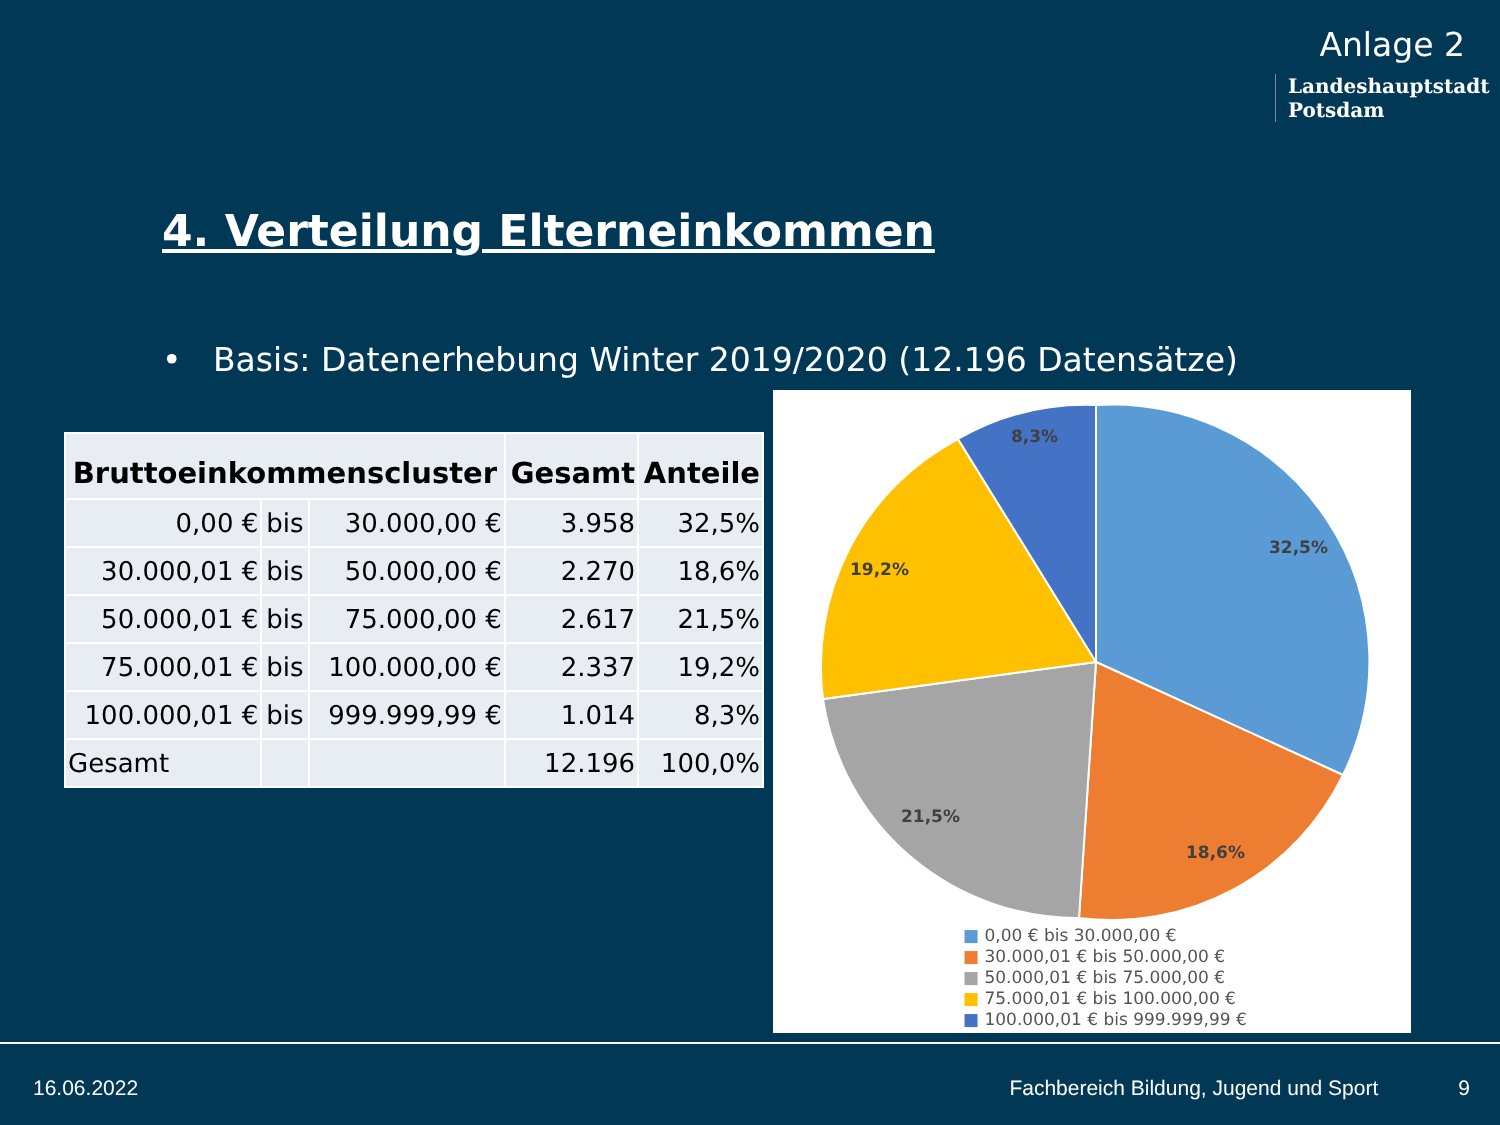Anlage 2
Landeshauptstadt
Potsdam
4. Verteilung Elterneinkommen
• Basis: Datenerhebung Winter 2019/2020 (12.196 Datensätze)
| Bruttoeinkommenscluster | | | Gesamt | Anteile |
| --- | --- | --- | --- | --- |
| 0,00 € | bis | 30.000,00 € | 3.958 | 32,5% |
| 30.000,01 € | bis | 50.000,00 € | 2.270 | 18,6% |
| 50.000,01 € | bis | 75.000,00 € | 2.617 | 21,5% |
| 75.000,01 € | bis | 100.000,00 € | 2.337 | 19,2% |
| 100.000,01 € | bis | 999.999,99 € | 1.014 | 8,3% |
| Gesamt | | | 12.196 | 100,0% |
32,5%
18,6%
21,5%
19,2%
8,3%
■ 0,00 € bis 30.000,00 €
■ 30.000,01 € bis 50.000,00 €
■ 50.000,01 € bis 75.000,00 €
■ 75.000,01 € bis 100.000,00 €
■ 100.000,01 € bis 999.999,99 €
16.06.2022 Fachbereich Bildung, Jugend und Sport 9